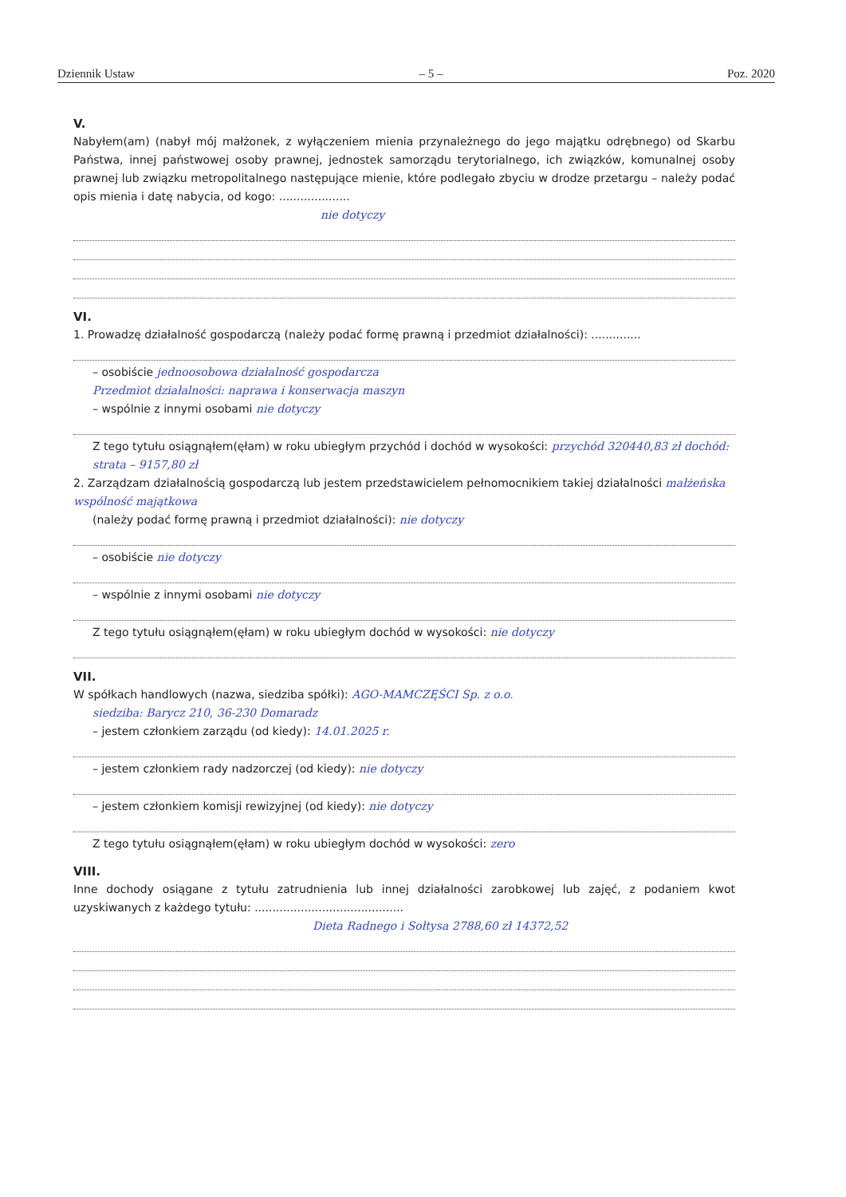Dziennik Ustaw – 5 – Poz. 2020
V.
Nabyłem(am) (nabył mój małżonek, z wyłączeniem mienia przynależnego do jego majątku odrębnego) od Skarbu Państwa, innej państwowej osoby prawnej, jednostek samorządu terytorialnego, ich związków, komunalnej osoby prawnej lub związku metropolitalnego następujące mienie, które podlegało zbyciu w drodze przetargu – należy podać opis mienia i datę nabycia, od kogo: ....................
nie dotyczy
VI.
1. Prowadzę działalność gospodarczą (należy podać formę prawną i przedmiot działalności): ..............
– osobiście jednoosobowa działalność gospodarcza
Przedmiot działalności: naprawa i konserwacja maszyn
– wspólnie z innymi osobami nie dotyczy
Z tego tytułu osiągnąłem(ęłam) w roku ubiegłym przychód i dochód w wysokości: przychód 320440,83 zł dochód: strata – 9157,80 zł
2. Zarządzam działalnością gospodarczą lub jestem przedstawicielem pełnomocnikiem takiej działalności małżeńska wspólność majątkowa
(należy podać formę prawną i przedmiot działalności): nie dotyczy
– osobiście nie dotyczy
– wspólnie z innymi osobami nie dotyczy
Z tego tytułu osiągnąłem(ęłam) w roku ubiegłym dochód w wysokości: nie dotyczy
VII.
W spółkach handlowych (nazwa, siedziba spółki): AGO-MAMCZĘŚCI Sp. z o.o.
siedziba: Barycz 210, 36-230 Domaradz
– jestem członkiem zarządu (od kiedy): 14.01.2025 r.
– jestem członkiem rady nadzorczej (od kiedy): nie dotyczy
– jestem członkiem komisji rewizyjnej (od kiedy): nie dotyczy
Z tego tytułu osiągnąłem(ęłam) w roku ubiegłym dochód w wysokości: zero
VIII.
Inne dochody osiągane z tytułu zatrudnienia lub innej działalności zarobkowej lub zajęć, z podaniem kwot uzyskiwanych z każdego tytułu: ..........................................
Dieta Radnego i Sołtysa 2788,60 zł 14372,52